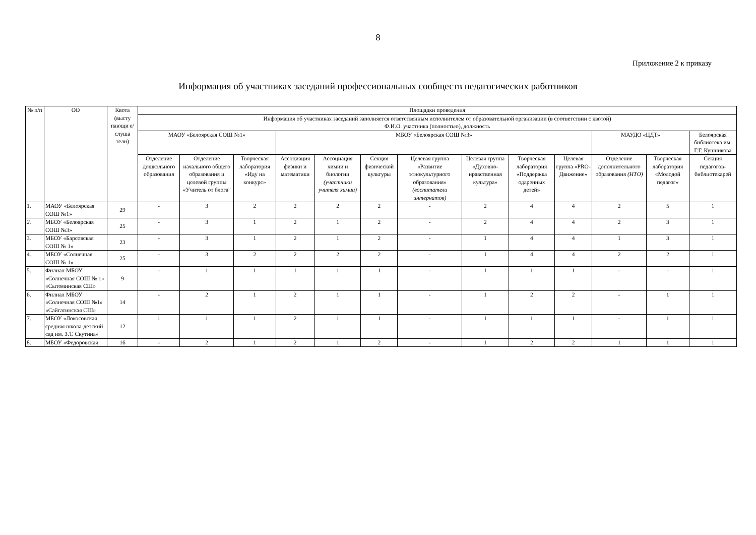8
Приложение 2 к приказу
Информация об участниках заседаний профессиональных сообществ педагогических работников
| № п/п | ОО | Квота (высту пающи е/ слуша тели) | Площадки проведения | | | | | | | | | | | | |
| --- | --- | --- | --- | --- | --- | --- | --- | --- | --- | --- | --- | --- | --- | --- | --- |
| | | | Информация об участниках заседаний заполняется ответственным исполнителем от образовательной организации (в соответствии с квотой) Ф.И.О. участника (полностью), должность | | | | | | | | | | | | |
| | | | МАОУ «Белоярская СОШ №1» | | | МБОУ «Белоярская СОШ №3» | | | | | | | МАУДО «ЦДТ» | | Белоярская библиотека им. Г.Г. Кушникова |
| | | | Отделение дошкольного образования | Отделение начального общего образования и целевой группы «Учитель от блога" | Творческая лаборатория «Иду на конкурс» | Ассоциация физики и математики | Ассоциация химии и биологии (участники учителя химии) | Секция физической культуры | Целевая группа «Развитие этнокультурного образования» (воспитатели интернатов) | Целевая группа «Духовно-нравственная культура» | Творческая лаборатория «Поддержка одаренных детей» | Целевая группа «PRO-Движение» | Отделение дополнительного образования (НТО) | Творческая лаборатория «Молодой педагог» | Секция педагогов-библиотекарей |
| 1. | МАОУ «Белоярская СОШ №1» | 29 | - | 3 | 2 | 2 | 2 | 2 | - | 2 | 4 | 4 | 2 | 5 | 1 |
| 2. | МБОУ «Белоярская СОШ №3» | 25 | - | 3 | 1 | 2 | 1 | 2 | - | 2 | 4 | 4 | 2 | 3 | 1 |
| 3. | МБОУ «Барсовская СОШ № 1» | 23 | - | 3 | 1 | 2 | 1 | 2 | - | 1 | 4 | 4 | 1 | 3 | 1 |
| 4. | МБОУ «Солнечная СОШ № 1» | 25 | - | 3 | 2 | 2 | 2 | 2 | - | 1 | 4 | 4 | 2 | 2 | 1 |
| 5. | Филиал МБОУ «Солнечная СОШ № 1» «Сытоминская СШ» | 9 | - | 1 | 1 | 1 | 1 | 1 | - | 1 | 1 | 1 | - | - | 1 |
| 6. | Филиал МБОУ «Солнечная СОШ №1» «Сайгатинская СШ» | 14 | - | 2 | 1 | 2 | 1 | 1 | - | 1 | 2 | 2 | - | 1 | 1 |
| 7. | МБОУ «Локосовская средняя школа-детский сад им. З.Т. Скутина» | 12 | 1 | 1 | 1 | 2 | 1 | 1 | - | 1 | 1 | 1 | - | 1 | 1 |
| 8. | МБОУ «Федоровская | 16 | - | 2 | 1 | 2 | 1 | 2 | - | 1 | 2 | 2 | 1 | 1 | 1 |